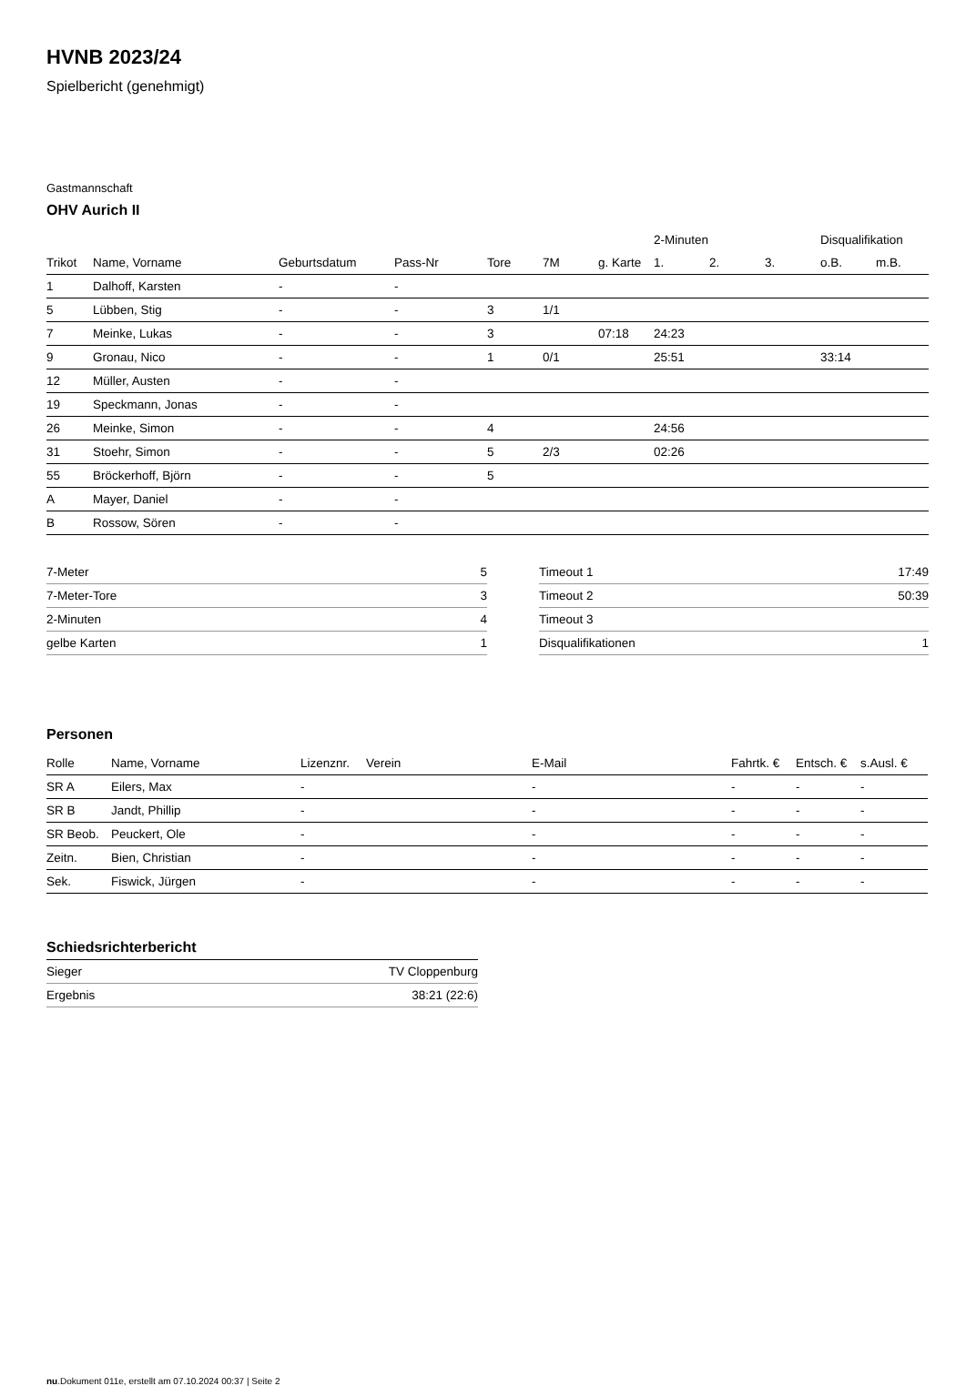HVNB 2023/24
Spielbericht (genehmigt)
Gastmannschaft
OHV Aurich II
| | | | | | | | 2-Minuten | | | Disqualifikation | |
| --- | --- | --- | --- | --- | --- | --- | --- | --- | --- | --- | --- |
| Trikot | Name, Vorname | Geburtsdatum | Pass-Nr | Tore | 7M | g. Karte | 1. | 2. | 3. | o.B. | m.B. |
| 1 | Dalhoff, Karsten | - | - | | | | | | | | |
| 5 | Lübben, Stig | - | - | 3 | 1/1 | | | | | | |
| 7 | Meinke, Lukas | - | - | 3 | | 07:18 | 24:23 | | | | |
| 9 | Gronau, Nico | - | - | 1 | 0/1 | | 25:51 | | | 33:14 | |
| 12 | Müller, Austen | - | - | | | | | | | | |
| 19 | Speckmann, Jonas | - | - | | | | | | | | |
| 26 | Meinke, Simon | - | - | 4 | | | 24:56 | | | | |
| 31 | Stoehr, Simon | - | - | 5 | 2/3 | | 02:26 | | | | |
| 55 | Bröckerhoff, Björn | - | - | 5 | | | | | | | |
| A | Mayer, Daniel | - | - | | | | | | | | |
| B | Rossow, Sören | - | - | | | | | | | | |
| 7-Meter | 5 |
| 7-Meter-Tore | 3 |
| 2-Minuten | 4 |
| gelbe Karten | 1 |
| Timeout 1 | 17:49 |
| Timeout 2 | 50:39 |
| Timeout 3 | |
| Disqualifikationen | 1 |
Personen
| Rolle | Name, Vorname | Lizenznr. | Verein | E-Mail | Fahrtk. € | Entsch. € | s.Ausl. € |
| --- | --- | --- | --- | --- | --- | --- | --- |
| SR A | Eilers, Max | - | | - | - | - | - |
| SR B | Jandt, Phillip | - | | - | - | - | - |
| SR Beob. | Peuckert, Ole | - | | - | - | - | - |
| Zeitn. | Bien, Christian | - | | - | - | - | - |
| Sek. | Fiswick, Jürgen | - | | - | - | - | - |
Schiedsrichterbericht
| Sieger | TV Cloppenburg |
| Ergebnis | 38:21 (22:6) |
nu.Dokument 011e, erstellt am 07.10.2024 00:37 | Seite 2